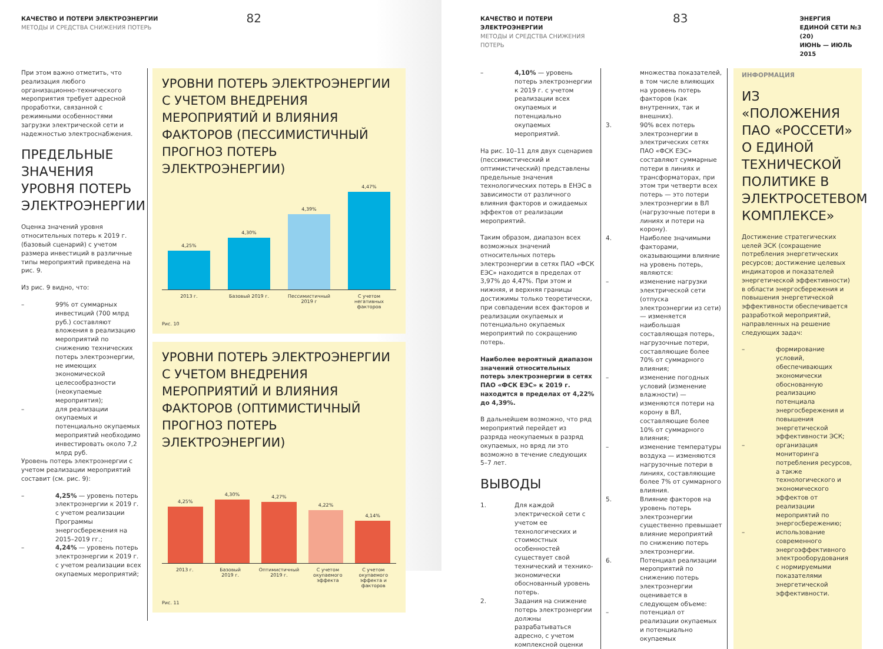КАЧЕСТВО И ПОТЕРИ ЭЛЕКТРОЭНЕРГИИ
МЕТОДЫ И СРЕДСТВА СНИЖЕНИЯ ПОТЕРЬ
82
При этом важно отметить, что реализация любого организационно-технического мероприятия требует адресной проработки, связанной с режимными особенностями загрузки электрической сети и надежностью электроснабжения.
ПРЕДЕЛЬНЫЕ ЗНАЧЕНИЯ УРОВНЯ ПОТЕРЬ ЭЛЕКТРОЭНЕРГИИ
Оценка значений уровня относительных потерь к 2019 г. (базовый сценарий) с учетом размера инвестиций в различные типы мероприятий приведена на рис. 9.
Из рис. 9 видно, что:
– 99% от суммарных инвестиций (700 млрд руб.) составляют вложения в реализацию мероприятий по снижению технических потерь электроэнергии, не имеющих экономической целесообразности (неокупаемые мероприятия);
– для реализации окупаемых и потенциально окупаемых мероприятий необходимо инвестировать около 7,2 млрд руб.
Уровень потерь электроэнергии с учетом реализации мероприятий составит (см. рис. 9):
– 4,25% — уровень потерь электроэнергии к 2019 г. с учетом реализации Программы энергосбережения на 2015–2019 гг.;
– 4,24% — уровень потерь электроэнергии к 2019 г. с учетом реализации всех окупаемых мероприятий;
УРОВНИ ПОТЕРЬ ЭЛЕКТРОЭНЕРГИИ С УЧЕТОМ ВНЕДРЕНИЯ МЕРОПРИЯТИЙ И ВЛИЯНИЯ ФАКТОРОВ (ПЕССИМИСТИЧНЫЙ ПРОГНОЗ ПОТЕРЬ ЭЛЕКТРОЭНЕРГИИ)
4,25%
4,30%
4,39%
4,47%
2013 г. Базовый 2019 г. Пессимистичный 2019 г С учетом негативных факторов
Рис. 10
УРОВНИ ПОТЕРЬ ЭЛЕКТРОЭНЕРГИИ С УЧЕТОМ ВНЕДРЕНИЯ МЕРОПРИЯТИЙ И ВЛИЯНИЯ ФАКТОРОВ (ОПТИМИСТИЧНЫЙ ПРОГНОЗ ПОТЕРЬ ЭЛЕКТРОЭНЕРГИИ)
4,25%
4,30%
4,27%
4,22%
4,14%
2013 г. Базовый 2019 г. Оптимистичный 2019 г. С учетом окупаемого эффекта С учетом окупаемого эффекта и факторов
Рис. 11
КАЧЕСТВО И ПОТЕРИ ЭЛЕКТРОЭНЕРГИИ
МЕТОДЫ И СРЕДСТВА СНИЖЕНИЯ ПОТЕРЬ
83
ЭНЕРГИЯ
ЕДИНОЙ СЕТИ №3 (20)
ИЮНЬ — ИЮЛЬ 2015
– 4,10% — уровень потерь электроэнергии к 2019 г. с учетом реализации всех окупаемых и потенциально окупаемых мероприятий.
На рис. 10–11 для двух сценариев (пессимистический и оптимистический) представлены предельные значения технологических потерь в ЕНЭС в зависимости от различного влияния факторов и ожидаемых эффектов от реализации мероприятий.
Таким образом, диапазон всех возможных значений относительных потерь электроэнергии в сетях ПАО «ФСК ЕЭС» находится в пределах от 3,97% до 4,47%. При этом и нижняя, и верхняя границы достижимы только теоретически, при совпадении всех факторов и реализации окупаемых и потенциально окупаемых мероприятий по сокращению потерь.
Наиболее вероятный диапазон значений относительных потерь электроэнергии в сетях ПАО «ФСК ЕЭС» к 2019 г. находится в пределах от 4,22% до 4,39%.
В дальнейшем возможно, что ряд мероприятий перейдет из разряда неокупаемых в разряд окупаемых, но вряд ли это возможно в течение следующих 5–7 лет.
ВЫВОДЫ
1. Для каждой электрической сети с учетом ее технологических и стоимостных особенностей существует свой технический и технико-экономически обоснованный уровень потерь.
2. Задания на снижение потерь электроэнергии должны разрабатываться адресно, с учетом комплексной оценки
множества показателей, в том числе влияющих на уровень потерь факторов (как внутренних, так и внешних).
3. 90% всех потерь электроэнергии в электрических сетях ПАО «ФСК ЕЭС» составляют суммарные потери в линиях и трансформаторах, при этом три четверти всех потерь — это потери электроэнергии в ВЛ (нагрузочные потери в линиях и потери на корону).
4. Наиболее значимыми факторами, оказывающими влияние на уровень потерь, являются:
– изменение нагрузки электрической сети (отпуска электроэнергии из сети) — изменяется наибольшая составляющая потерь, нагрузочные потери, составляющие более 70% от суммарного влияния;
– изменение погодных условий (изменение влажности) — изменяются потери на корону в ВЛ, составляющие более 10% от суммарного влияния;
– изменение температуры воздуха — изменяются нагрузочные потери в линиях, составляющие более 7% от суммарного влияния.
5. Влияние факторов на уровень потерь электроэнергии существенно превышает влияние мероприятий по снижению потерь электроэнергии.
6. Потенциал реализации мероприятий по снижению потерь электроэнергии оценивается в следующем объеме:
– потенциал от реализации окупаемых и потенциально окупаемых
ИНФОРМАЦИЯ
ИЗ «ПОЛОЖЕНИЯ ПАО «РОССЕТИ» О ЕДИНОЙ ТЕХНИЧЕСКОЙ ПОЛИТИКЕ В ЭЛЕКТРОСЕТЕВОМ КОМПЛЕКСЕ»
Достижение стратегических целей ЭСК (сокращение потребления энергетических ресурсов; достижение целевых индикаторов и показателей энергетической эффективности) в области энергосбережения и повышения энергетической эффективности обеспечивается разработкой мероприятий, направленных на решение следующих задач:
– формирование условий, обеспечивающих экономически обоснованную реализацию потенциала энергосбережения и повышения энергетической эффективности ЭСК;
– организация мониторинга потребления ресурсов, а также технологического и экономического эффектов от реализации мероприятий по энергосбережению;
– использование современного энергоэффективного электрооборудования с нормируемыми показателями энергетической эффективности.